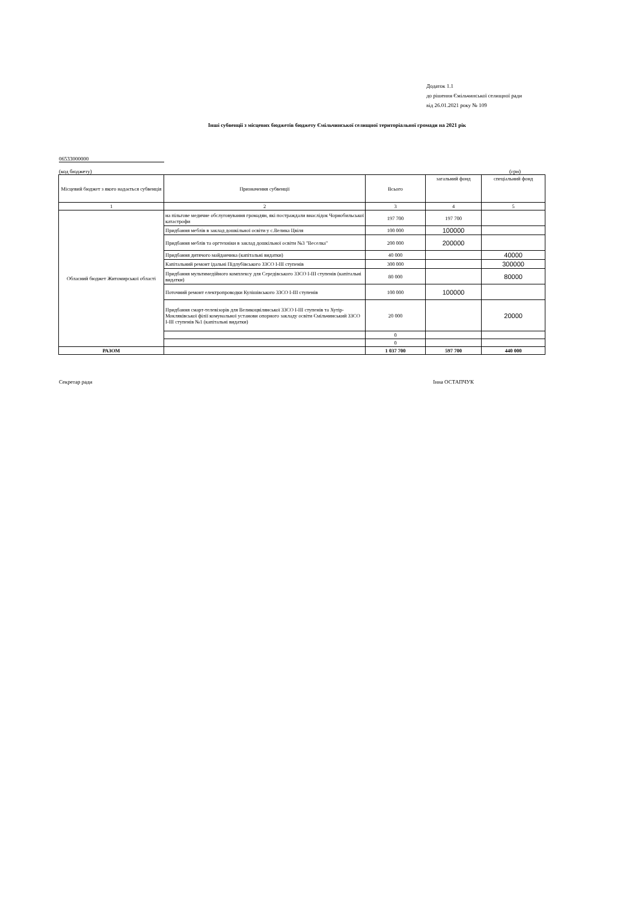Додаток 1.1
до рішення Ємільчинської селищної ради
від 26.01.2021 року № 109
Інші субвенції з місцевих бюджетів бюджету Ємільчинської селищної територіальної громади на 2021 рік
06533000000
(код бюджету) (грн)
| Місцевий бюджет з якого надається субвенція | Призначення субвенції | Всього | загальний фонд | спеціальний фонд |
| --- | --- | --- | --- | --- |
| 1 | 2 | 3 | 4 | 5 |
| Обласний бюджет Житомирської області | на пільгове медичне обслуговування громадян, які постраждали внаслідок Чорнобильської катастрофи | 197 700 | 197 700 | |
| | Придбання меблів в заклад дошкільної освіти у с.Велика Цвіля | 100 000 | 100000 | |
| | Придбання меблів та оргтехніки в заклад дошкільної освіти №3 "Веселка" | 200 000 | 200000 | |
| | Придбання дитячого майданчика (капітальні видатки) | 40 000 | | 40000 |
| | Капітальний ремонт їдальні Підлубівського ЗЗСО І-ІІІ ступенів | 300 000 | | 300000 |
| | Придбання мультимедійного комплексу для Середівського ЗЗСО І-ІІІ ступенів (капітальні видатки) | 80 000 | | 80000 |
| | Поточний ремонт електропроводки Кулішівського ЗЗСО І-ІІІ ступенів | 100 000 | 100000 | |
| | Придбання смарт-телевізорів для Великоцвілянської ЗЗСО І-ІІІ ступенів та Хутір-Мокляківської філії комунальної установи опорного закладу освіти Ємільчинський ЗЗСО І-ІІІ ступенів №1 (капітальні видатки) | 20 000 | | 20000 |
| | | 0 | | |
| | | 0 | | |
| РАЗОМ | | 1 037 700 | 597 700 | 440 000 |
Секретар ради Інна ОСТАПЧУК